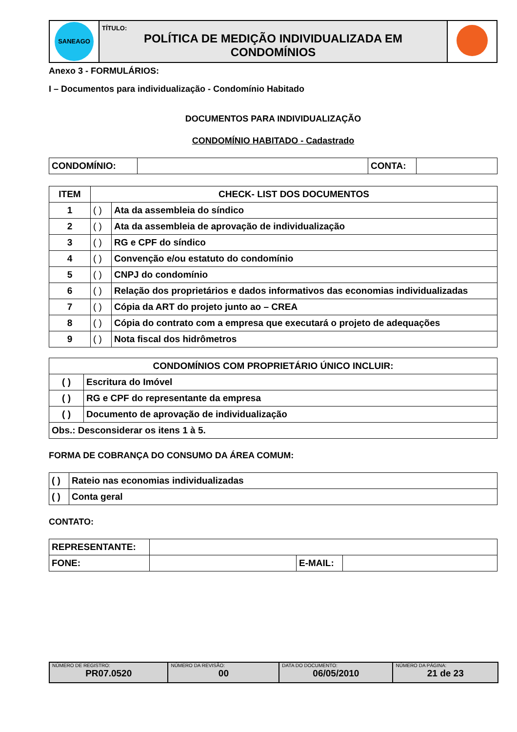| SANEAGO | TÍTULO: POLÍTICA DE MEDIÇÃO INDIVIDUALIZADA EM CONDOMÍNIOS | |
Anexo 3 - FORMULÁRIOS:
I – Documentos para individualização - Condomínio Habitado
DOCUMENTOS PARA INDIVIDUALIZAÇÃO
CONDOMÍNIO HABITADO - Cadastrado
| CONDOMÍNIO: | | CONTA: | |
| ITEM | CHECK- LIST DOS DOCUMENTOS | |
| --- | --- | --- |
| 1 | ( ) | Ata da assembleia do síndico |
| 2 | ( ) | Ata da assembleia de aprovação de individualização |
| 3 | ( ) | RG e CPF do síndico |
| 4 | ( ) | Convenção e/ou estatuto do condomínio |
| 5 | ( ) | CNPJ do condomínio |
| 6 | ( ) | Relação dos proprietários e dados informativos das economias individualizadas |
| 7 | ( ) | Cópia da ART do projeto junto ao – CREA |
| 8 | ( ) | Cópia do contrato com a empresa que executará o projeto de adequações |
| 9 | ( ) | Nota fiscal dos hidrômetros |
| CONDOMÍNIOS COM PROPRIETÁRIO ÚNICO INCLUIR: | |
| --- | --- |
| ( ) | Escritura do Imóvel |
| ( ) | RG e CPF do representante da empresa |
| ( ) | Documento de aprovação de individualização |
| Obs.: Desconsiderar os itens 1 à 5. | |
FORMA DE COBRANÇA DO CONSUMO DA ÁREA COMUM:
| ( ) | Rateio nas economias individualizadas |
| ( ) | Conta geral |
CONTATO:
| REPRESENTANTE: | | | |
| FONE: | | E-MAIL: | |
| NÚMERO DE REGISTRO: PR07.0520 | NÚMERO DA REVISÃO: 00 | DATA DO DOCUMENTO: 06/05/2010 | NÚMERO DA PÁGINA: 21 de 23 |